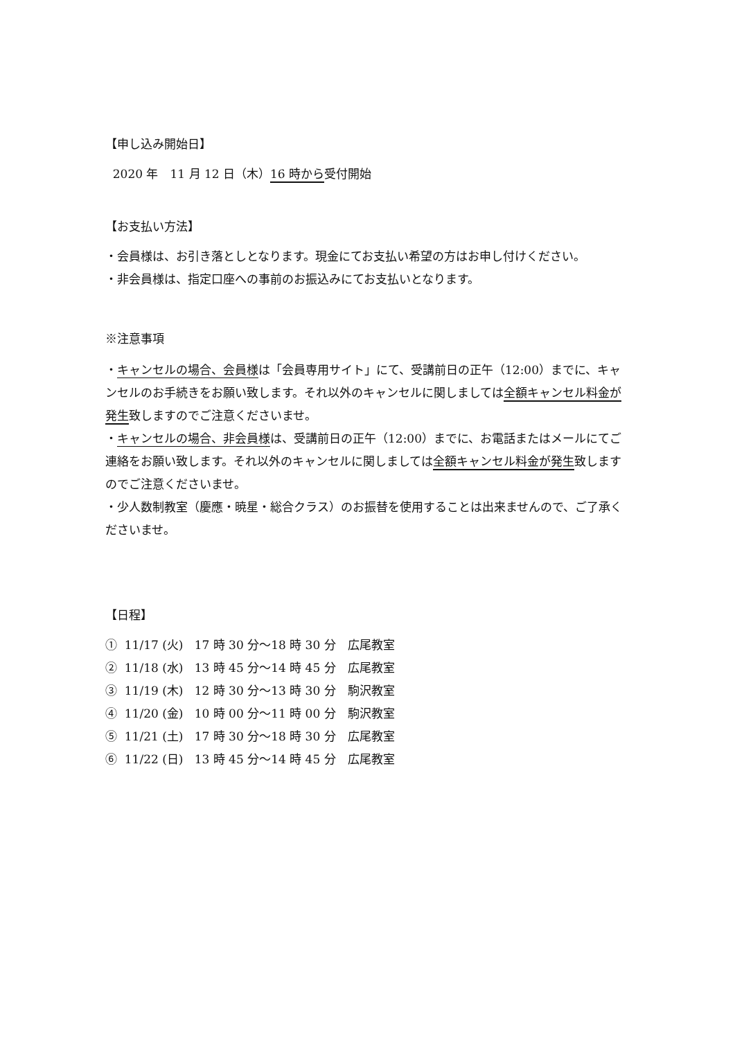【申し込み開始日】
2020 年　11 月 12 日（木）16 時から受付開始
【お支払い方法】
・会員様は、お引き落としとなります。現金にてお支払い希望の方はお申し付けください。
・非会員様は、指定口座への事前のお振込みにてお支払いとなります。
※注意事項
・キャンセルの場合、会員様は「会員専用サイト」にて、受講前日の正午（12:00）までに、キャンセルのお手続きをお願い致します。それ以外のキャンセルに関しましては全額キャンセル料金が発生致しますのでご注意くださいませ。
・キャンセルの場合、非会員様は、受講前日の正午（12:00）までに、お電話またはメールにてご連絡をお願い致します。それ以外のキャンセルに関しましては全額キャンセル料金が発生致しますのでご注意くださいませ。
・少人数制教室（慶應・暁星・総合クラス）のお振替を使用することは出来ませんので、ご了承くださいませ。
【日程】
① 11/17 (火) 17 時 30 分～18 時 30 分　広尾教室
② 11/18 (水) 13 時 45 分～14 時 45 分　広尾教室
③ 11/19 (木) 12 時 30 分～13 時 30 分　駒沢教室
④ 11/20 (金) 10 時 00 分～11 時 00 分　駒沢教室
⑤ 11/21 (土) 17 時 30 分～18 時 30 分　広尾教室
⑥ 11/22 (日) 13 時 45 分～14 時 45 分　広尾教室